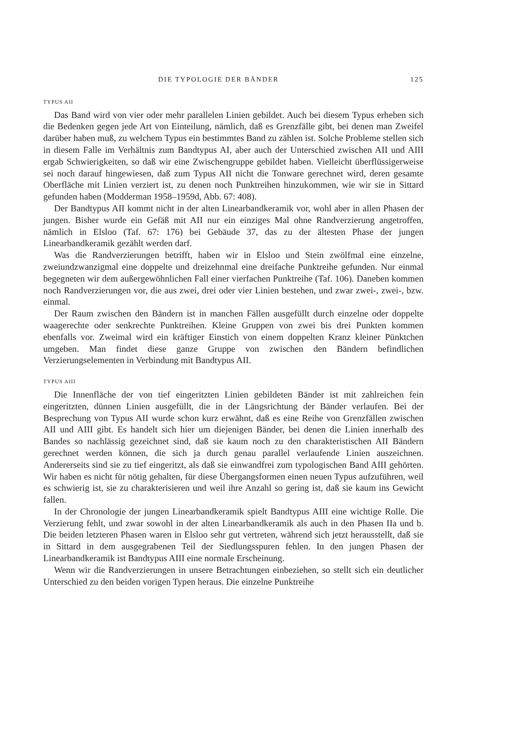DIE TYPOLOGIE DER BÄNDER 125
TYPUS AII
Das Band wird von vier oder mehr parallelen Linien gebildet. Auch bei diesem Typus erheben sich die Bedenken gegen jede Art von Einteilung, nämlich, daß es Grenzfälle gibt, bei denen man Zweifel darüber haben muß, zu welchem Typus ein bestimmtes Band zu zählen ist. Solche Probleme stellen sich in diesem Falle im Verhältnis zum Bandtypus AI, aber auch der Unterschied zwischen AII und AIII ergab Schwierigkeiten, so daß wir eine Zwischengruppe gebildet haben. Vielleicht überflüssigerweise sei noch darauf hingewiesen, daß zum Typus AII nicht die Tonware gerechnet wird, deren gesamte Oberfläche mit Linien verziert ist, zu denen noch Punktreihen hinzukommen, wie wir sie in Sittard gefunden haben (Modderman 1958–1959d, Abb. 67: 408).
Der Bandtypus AII kommt nicht in der alten Linearbandkeramik vor, wohl aber in allen Phasen der jungen. Bisher wurde ein Gefäß mit AII nur ein einziges Mal ohne Randverzierung angetroffen, nämlich in Elsloo (Taf. 67: 176) bei Gebäude 37, das zu der ältesten Phase der jungen Linearbandkeramik gezählt werden darf.
Was die Randverzierungen betrifft, haben wir in Elsloo und Stein zwölfmal eine einzelne, zweiundzwanzigmal eine doppelte und dreizehnmal eine dreifache Punktreihe gefunden. Nur einmal begegneten wir dem außergewöhnlichen Fall einer vierfachen Punktreihe (Taf. 106). Daneben kommen noch Randverzierungen vor, die aus zwei, drei oder vier Linien bestehen, und zwar zwei-, zwei-, bzw. einmal.
Der Raum zwischen den Bändern ist in manchen Fällen ausgefüllt durch einzelne oder doppelte waagerechte oder senkrechte Punktreihen. Kleine Gruppen von zwei bis drei Punkten kommen ebenfalls vor. Zweimal wird ein kräftiger Einstich von einem doppelten Kranz kleiner Pünktchen umgeben. Man findet diese ganze Gruppe von zwischen den Bändern befindlichen Verzierungselementen in Verbindung mit Bandtypus AII.
TYPUS AIII
Die Innenfläche der von tief eingeritzten Linien gebildeten Bänder ist mit zahlreichen fein eingeritzten, dünnen Linien ausgefüllt, die in der Längsrichtung der Bänder verlaufen. Bei der Besprechung von Typus AII wurde schon kurz erwähnt, daß es eine Reihe von Grenzfällen zwischen AII und AIII gibt. Es handelt sich hier um diejenigen Bänder, bei denen die Linien innerhalb des Bandes so nachlässig gezeichnet sind, daß sie kaum noch zu den charakteristischen AII Bändern gerechnet werden können, die sich ja durch genau parallel verlaufende Linien auszeichnen. Andererseits sind sie zu tief eingeritzt, als daß sie einwandfrei zum typologischen Band AIII gehörten. Wir haben es nicht für nötig gehalten, für diese Übergangsformen einen neuen Typus aufzuführen, weil es schwierig ist, sie zu charakterisieren und weil ihre Anzahl so gering ist, daß sie kaum ins Gewicht fallen.
In der Chronologie der jungen Linearbandkeramik spielt Bandtypus AIII eine wichtige Rolle. Die Verzierung fehlt, und zwar sowohl in der alten Linearbandkeramik als auch in den Phasen IIa und b. Die beiden letzteren Phasen waren in Elsloo sehr gut vertreten, während sich jetzt herausstellt, daß sie in Sittard in dem ausgegrabenen Teil der Siedlungsspuren fehlen. In den jungen Phasen der Linearbandkeramik ist Bandtypus AIII eine normale Erscheinung.
Wenn wir die Randverzierungen in unsere Betrachtungen einbeziehen, so stellt sich ein deutlicher Unterschied zu den beiden vorigen Typen heraus. Die einzelne Punktreihe